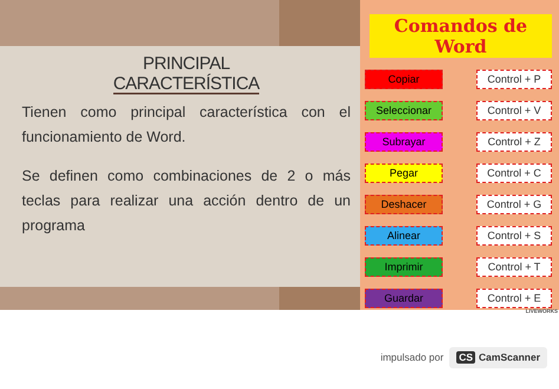PRINCIPAL
CARACTERÍSTICA
Tienen como principal característica con el funcionamiento de Word.
Se definen como combinaciones de 2 o más teclas para realizar una acción dentro de un programa
Comandos de Word
Copiar Control + P
Seleccionar Control + V
Subrayar Control + Z
Pegar Control + C
Deshacer Control + G
Alinear Control + S
Imprimir Control + T
Guardar Control + E
LIVEWORKS
impulsado por CS CamScanner